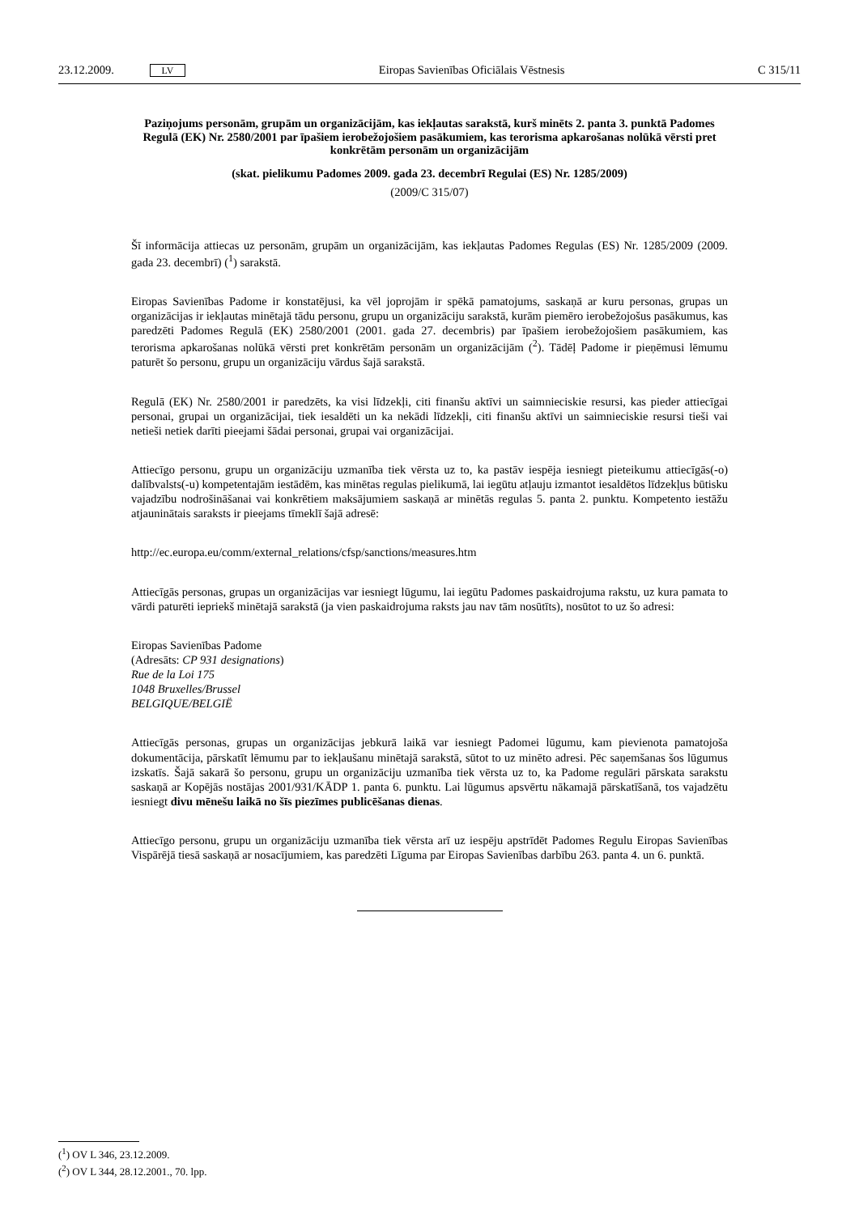23.12.2009. LV Eiropas Savienības Oficiālais Vēstnesis C 315/11
Paziņojums personām, grupām un organizācijām, kas iekļautas sarakstā, kurš minēts 2. panta 3. punktā Padomes Regulā (EK) Nr. 2580/2001 par īpašiem ierobežojošiem pasākumiem, kas terorisma apkarošanas nolūkā vērsti pret konkrētām personām un organizācijām
(skat. pielikumu Padomes 2009. gada 23. decembrī Regulai (ES) Nr. 1285/2009)
(2009/C 315/07)
Šī informācija attiecas uz personām, grupām un organizācijām, kas iekļautas Padomes Regulas (ES) Nr. 1285/2009 (2009. gada 23. decembrī) (<sup>1</sup>) sarakstā.
Eiropas Savienības Padome ir konstatējusi, ka vēl joprojām ir spēkā pamatojums, saskaņā ar kuru personas, grupas un organizācijas ir iekļautas minētajā tādu personu, grupu un organizāciju sarakstā, kurām piemēro ierobežojošus pasākumus, kas paredzēti Padomes Regulā (EK) 2580/2001 (2001. gada 27. decembris) par īpašiem ierobežojošiem pasākumiem, kas terorisma apkarošanas nolūkā vērsti pret konkrētām personām un organizācijām (<sup>2</sup>). Tādēļ Padome ir pieņēmusi lēmumu paturēt šo personu, grupu un organizāciju vārdus šajā sarakstā.
Regulā (EK) Nr. 2580/2001 ir paredzēts, ka visi līdzekļi, citi finanšu aktīvi un saimnieciskie resursi, kas pieder attiecīgai personai, grupai un organizācijai, tiek iesaldēti un ka nekādi līdzekļi, citi finanšu aktīvi un saimnieciskie resursi tieši vai netieši netiek darīti pieejami šādai personai, grupai vai organizācijai.
Attiecīgo personu, grupu un organizāciju uzmanība tiek vērsta uz to, ka pastāv iespēja iesniegt pieteikumu attiecīgās(-o) dalībvalsts(-u) kompetentajām iestādēm, kas minētas regulas pielikumā, lai iegūtu atļauju izmantot iesaldētos līdzekļus būtisku vajadzību nodrošināšanai vai konkrētiem maksājumiem saskaņā ar minētās regulas 5. panta 2. punktu. Kompetento iestāžu atjauninātais saraksts ir pieejams tīmeklī šajā adresē:
http://ec.europa.eu/comm/external_relations/cfsp/sanctions/measures.htm
Attiecīgās personas, grupas un organizācijas var iesniegt lūgumu, lai iegūtu Padomes paskaidrojuma rakstu, uz kura pamata to vārdi paturēti iepriekš minētajā sarakstā (ja vien paskaidrojuma raksts jau nav tām nosūtīts), nosūtot to uz šo adresi:
Eiropas Savienības Padome
(Adresāts: CP 931 designations)
Rue de la Loi 175
1048 Bruxelles/Brussel
BELGIQUE/BELGIË
Attiecīgās personas, grupas un organizācijas jebkurā laikā var iesniegt Padomei lūgumu, kam pievienota pamatojoša dokumentācija, pārskatīt lēmumu par to iekļaušanu minētajā sarakstā, sūtot to uz minēto adresi. Pēc saņemšanas šos lūgumus izskatīs. Šajā sakarā šo personu, grupu un organizāciju uzmanība tiek vērsta uz to, ka Padome regulāri pārskata sarakstu saskaņā ar Kopējās nostājas 2001/931/KĀDP 1. panta 6. punktu. Lai lūgumus apsvērtu nākamajā pārskatīšanā, tos vajadzētu iesniegt divu mēnešu laikā no šīs piezīmes publicēšanas dienas.
Attiecīgo personu, grupu un organizāciju uzmanība tiek vērsta arī uz iespēju apstrīdēt Padomes Regulu Eiropas Savienības Vispārējā tiesā saskaņā ar nosacījumiem, kas paredzēti Līguma par Eiropas Savienības darbību 263. panta 4. un 6. punktā.
(<sup>1</sup>) OV L 346, 23.12.2009.
(<sup>2</sup>) OV L 344, 28.12.2001., 70. lpp.